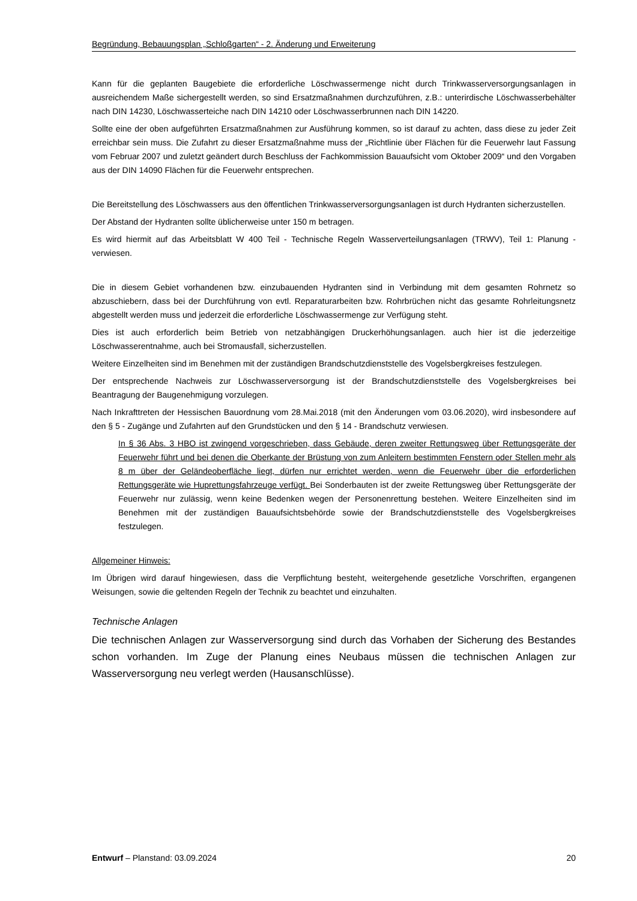Begründung, Bebauungsplan „Schloßgarten“ - 2. Änderung und Erweiterung
Kann für die geplanten Baugebiete die erforderliche Löschwassermenge nicht durch Trinkwasserversorgungsanlagen in ausreichendem Maße sichergestellt werden, so sind Ersatzmaßnahmen durchzuführen, z.B.: unterirdische Löschwasserbehälter nach DIN 14230, Löschwasserteiche nach DIN 14210 oder Löschwasserbrunnen nach DIN 14220.
Sollte eine der oben aufgeführten Ersatzmaßnahmen zur Ausführung kommen, so ist darauf zu achten, dass diese zu jeder Zeit erreichbar sein muss. Die Zufahrt zu dieser Ersatzmaßnahme muss der „Richtlinie über Flächen für die Feuerwehr laut Fassung vom Februar 2007 und zuletzt geändert durch Beschluss der Fachkommission Bauaufsicht vom Oktober 2009“ und den Vorgaben aus der DIN 14090 Flächen für die Feuerwehr entsprechen.
Die Bereitstellung des Löschwassers aus den öffentlichen Trinkwasserversorgungsanlagen ist durch Hydranten sicherzustellen.
Der Abstand der Hydranten sollte üblicherweise unter 150 m betragen.
Es wird hiermit auf das Arbeitsblatt W 400 Teil - Technische Regeln Wasserverteilungsanlagen (TRWV), Teil 1: Planung - verwiesen.
Die in diesem Gebiet vorhandenen bzw. einzubauenden Hydranten sind in Verbindung mit dem gesamten Rohrnetz so abzuschiebern, dass bei der Durchführung von evtl. Reparaturarbeiten bzw. Rohrbrüchen nicht das gesamte Rohrleitungsnetz abgestellt werden muss und jederzeit die erforderliche Löschwassermenge zur Verfügung steht.
Dies ist auch erforderlich beim Betrieb von netzabhängigen Druckerhöhungsanlagen. auch hier ist die jederzeitige Löschwasserentnahme, auch bei Stromausfall, sicherzustellen.
Weitere Einzelheiten sind im Benehmen mit der zuständigen Brandschutzdienststelle des Vogelsbergkreises festzulegen.
Der entsprechende Nachweis zur Löschwasserversorgung ist der Brandschutzdienststelle des Vogelsbergkreises bei Beantragung der Baugenehmigung vorzulegen.
Nach Inkrafttreten der Hessischen Bauordnung vom 28.Mai.2018 (mit den Änderungen vom 03.06.2020), wird insbesondere auf den § 5 - Zugänge und Zufahrten auf den Grundstücken und den § 14 - Brandschutz verwiesen.
In § 36 Abs. 3 HBO ist zwingend vorgeschrieben, dass Gebäude, deren zweiter Rettungsweg über Rettungsgeräte der Feuerwehr führt und bei denen die Oberkante der Brüstung von zum Anleitern bestimmten Fenstern oder Stellen mehr als 8 m über der Geländeoberfläche liegt, dürfen nur errichtet werden, wenn die Feuerwehr über die erforderlichen Rettungsgeräte wie Huprettungsfahrzeuge verfügt. Bei Sonderbauten ist der zweite Rettungsweg über Rettungsgeräte der Feuerwehr nur zulässig, wenn keine Bedenken wegen der Personenrettung bestehen. Weitere Einzelheiten sind im Benehmen mit der zuständigen Bauaufsichtsbehörde sowie der Brandschutzdienststelle des Vogelsbergkreises festzulegen.
Allgemeiner Hinweis:
Im Übrigen wird darauf hingewiesen, dass die Verpflichtung besteht, weitergehende gesetzliche Vorschriften, ergangenen Weisungen, sowie die geltenden Regeln der Technik zu beachtet und einzuhalten.
Technische Anlagen
Die technischen Anlagen zur Wasserversorgung sind durch das Vorhaben der Sicherung des Bestandes schon vorhanden. Im Zuge der Planung eines Neubaus müssen die technischen Anlagen zur Wasserversorgung neu verlegt werden (Hausanschlüsse).
Entwurf – Planstand: 03.09.2024 20